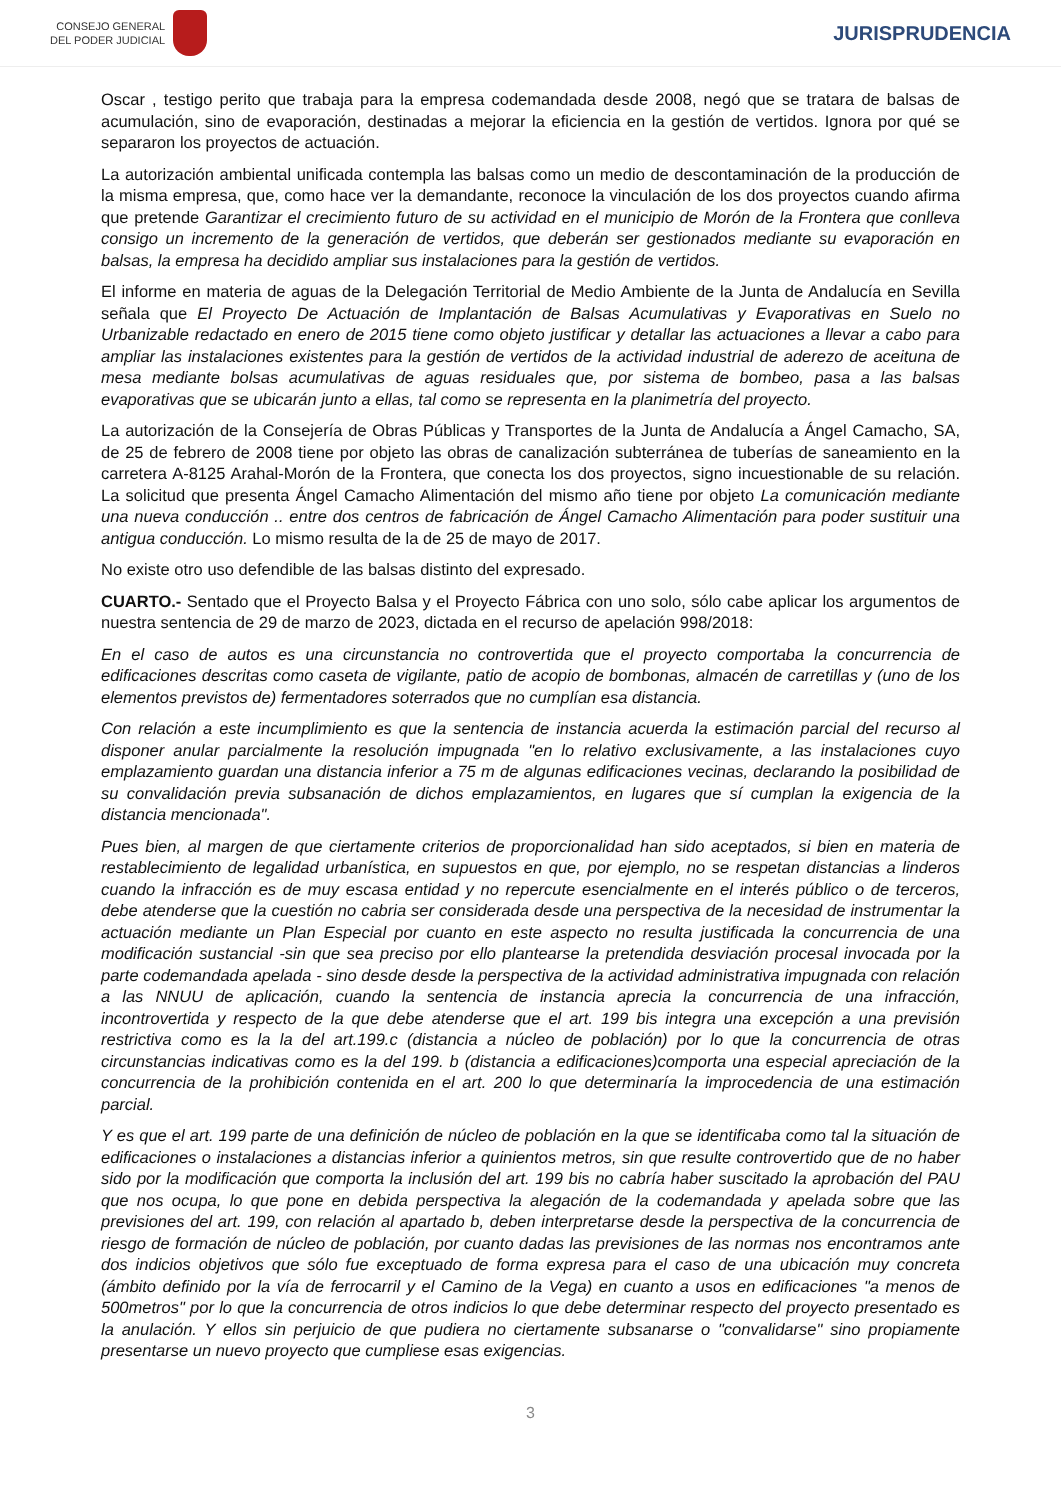CONSEJO GENERAL
DEL PODER JUDICIAL
JURISPRUDENCIA
Oscar , testigo perito que trabaja para la empresa codemandada desde 2008, negó que se tratara de balsas de acumulación, sino de evaporación, destinadas a mejorar la eficiencia en la gestión de vertidos. Ignora por qué se separaron los proyectos de actuación.
La autorización ambiental unificada contempla las balsas como un medio de descontaminación de la producción de la misma empresa, que, como hace ver la demandante, reconoce la vinculación de los dos proyectos cuando afirma que pretende Garantizar el crecimiento futuro de su actividad en el municipio de Morón de la Frontera que conlleva consigo un incremento de la generación de vertidos, que deberán ser gestionados mediante su evaporación en balsas, la empresa ha decidido ampliar sus instalaciones para la gestión de vertidos.
El informe en materia de aguas de la Delegación Territorial de Medio Ambiente de la Junta de Andalucía en Sevilla señala que El Proyecto De Actuación de Implantación de Balsas Acumulativas y Evaporativas en Suelo no Urbanizable redactado en enero de 2015 tiene como objeto justificar y detallar las actuaciones a llevar a cabo para ampliar las instalaciones existentes para la gestión de vertidos de la actividad industrial de aderezo de aceituna de mesa mediante bolsas acumulativas de aguas residuales que, por sistema de bombeo, pasa a las balsas evaporativas que se ubicarán junto a ellas, tal como se representa en la planimetría del proyecto.
La autorización de la Consejería de Obras Públicas y Transportes de la Junta de Andalucía a Ángel Camacho, SA, de 25 de febrero de 2008 tiene por objeto las obras de canalización subterránea de tuberías de saneamiento en la carretera A-8125 Arahal-Morón de la Frontera, que conecta los dos proyectos, signo incuestionable de su relación. La solicitud que presenta Ángel Camacho Alimentación del mismo año tiene por objeto La comunicación mediante una nueva conducción .. entre dos centros de fabricación de Ángel Camacho Alimentación para poder sustituir una antigua conducción. Lo mismo resulta de la de 25 de mayo de 2017.
No existe otro uso defendible de las balsas distinto del expresado.
CUARTO.- Sentado que el Proyecto Balsa y el Proyecto Fábrica con uno solo, sólo cabe aplicar los argumentos de nuestra sentencia de 29 de marzo de 2023, dictada en el recurso de apelación 998/2018:
En el caso de autos es una circunstancia no controvertida que el proyecto comportaba la concurrencia de edificaciones descritas como caseta de vigilante, patio de acopio de bombonas, almacén de carretillas y (uno de los elementos previstos de) fermentadores soterrados que no cumplían esa distancia.
Con relación a este incumplimiento es que la sentencia de instancia acuerda la estimación parcial del recurso al disponer anular parcialmente la resolución impugnada "en lo relativo exclusivamente, a las instalaciones cuyo emplazamiento guardan una distancia inferior a 75 m de algunas edificaciones vecinas, declarando la posibilidad de su convalidación previa subsanación de dichos emplazamientos, en lugares que sí cumplan la exigencia de la distancia mencionada".
Pues bien, al margen de que ciertamente criterios de proporcionalidad han sido aceptados, si bien en materia de restablecimiento de legalidad urbanística, en supuestos en que, por ejemplo, no se respetan distancias a linderos cuando la infracción es de muy escasa entidad y no repercute esencialmente en el interés público o de terceros, debe atenderse que la cuestión no cabria ser considerada desde una perspectiva de la necesidad de instrumentar la actuación mediante un Plan Especial por cuanto en este aspecto no resulta justificada la concurrencia de una modificación sustancial -sin que sea preciso por ello plantearse la pretendida desviación procesal invocada por la parte codemandada apelada - sino desde desde la perspectiva de la actividad administrativa impugnada con relación a las NNUU de aplicación, cuando la sentencia de instancia aprecia la concurrencia de una infracción, incontrovertida y respecto de la que debe atenderse que el art. 199 bis integra una excepción a una previsión restrictiva como es la la del art.199.c (distancia a núcleo de población) por lo que la concurrencia de otras circunstancias indicativas como es la del 199. b (distancia a edificaciones)comporta una especial apreciación de la concurrencia de la prohibición contenida en el art. 200 lo que determinaría la improcedencia de una estimación parcial.
Y es que el art. 199 parte de una definición de núcleo de población en la que se identificaba como tal la situación de edificaciones o instalaciones a distancias inferior a quinientos metros, sin que resulte controvertido que de no haber sido por la modificación que comporta la inclusión del art. 199 bis no cabría haber suscitado la aprobación del PAU que nos ocupa, lo que pone en debida perspectiva la alegación de la codemandada y apelada sobre que las previsiones del art. 199, con relación al apartado b, deben interpretarse desde la perspectiva de la concurrencia de riesgo de formación de núcleo de población, por cuanto dadas las previsiones de las normas nos encontramos ante dos indicios objetivos que sólo fue exceptuado de forma expresa para el caso de una ubicación muy concreta (ámbito definido por la vía de ferrocarril y el Camino de la Vega) en cuanto a usos en edificaciones "a menos de 500metros" por lo que la concurrencia de otros indicios lo que debe determinar respecto del proyecto presentado es la anulación. Y ellos sin perjuicio de que pudiera no ciertamente subsanarse o "convalidarse" sino propiamente presentarse un nuevo proyecto que cumpliese esas exigencias.
3